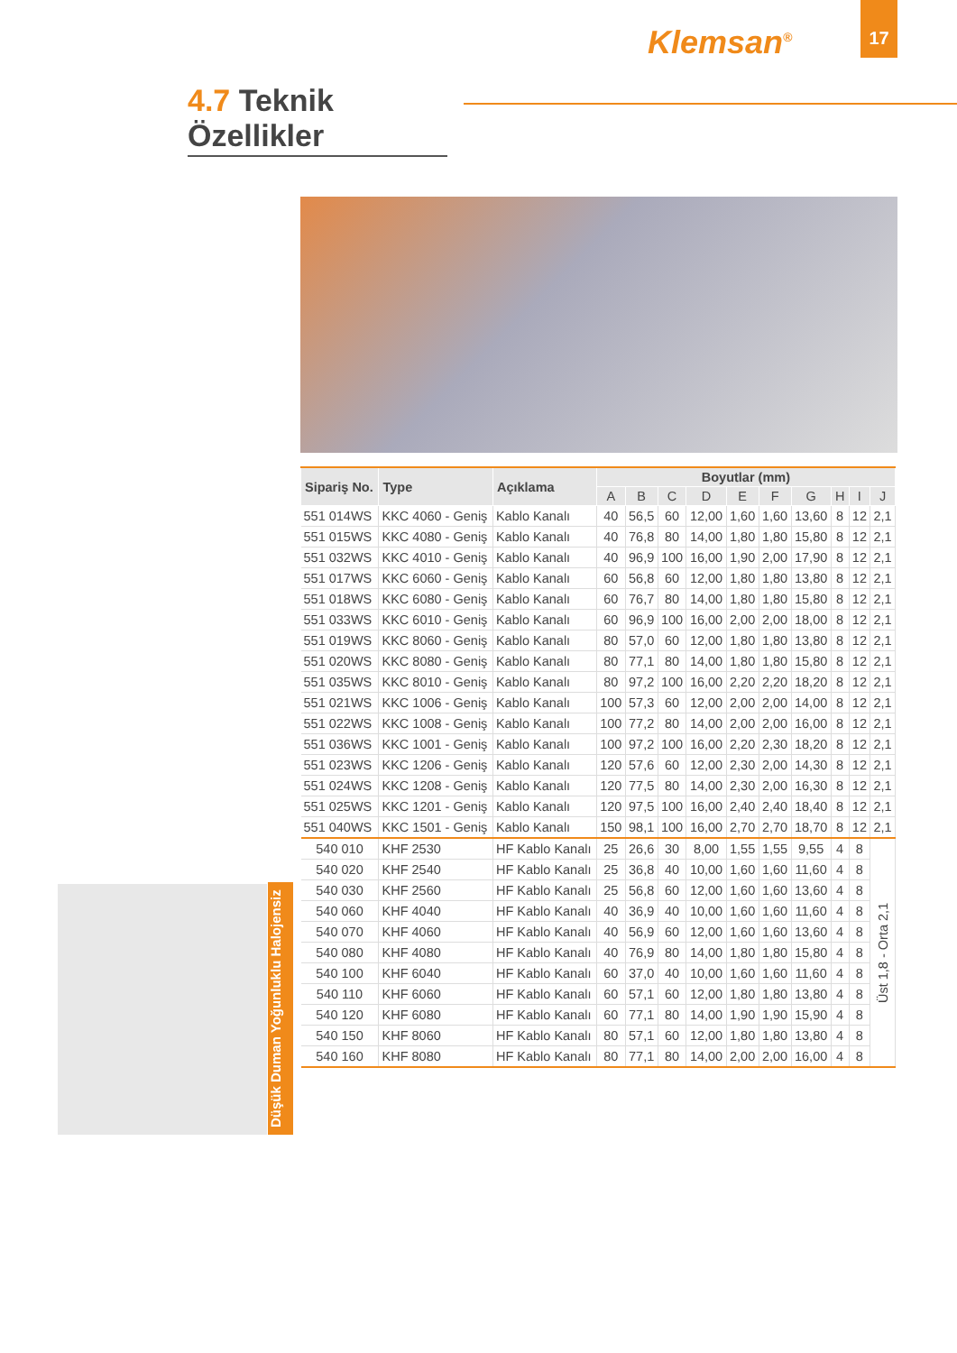Klemsan<sup>®</sup>
17
4.7 Teknik Özellikler
| Sipariş No. | Type | Açıklama | Boyutlar (mm) | | | | | | | | | |
| --- | --- | --- | --- | --- | --- | --- | --- | --- | --- | --- | --- | --- |
| | | | A | B | C | D | E | F | G | H | I | J |
| 551 014WS | KKC 4060 - Geniş | Kablo Kanalı | 40 | 56,5 | 60 | 12,00 | 1,60 | 1,60 | 13,60 | 8 | 12 | 2,1 |
| 551 015WS | KKC 4080 - Geniş | Kablo Kanalı | 40 | 76,8 | 80 | 14,00 | 1,80 | 1,80 | 15,80 | 8 | 12 | 2,1 |
| 551 032WS | KKC 4010 - Geniş | Kablo Kanalı | 40 | 96,9 | 100 | 16,00 | 1,90 | 2,00 | 17,90 | 8 | 12 | 2,1 |
| 551 017WS | KKC 6060 - Geniş | Kablo Kanalı | 60 | 56,8 | 60 | 12,00 | 1,80 | 1,80 | 13,80 | 8 | 12 | 2,1 |
| 551 018WS | KKC 6080 - Geniş | Kablo Kanalı | 60 | 76,7 | 80 | 14,00 | 1,80 | 1,80 | 15,80 | 8 | 12 | 2,1 |
| 551 033WS | KKC 6010 - Geniş | Kablo Kanalı | 60 | 96,9 | 100 | 16,00 | 2,00 | 2,00 | 18,00 | 8 | 12 | 2,1 |
| 551 019WS | KKC 8060 - Geniş | Kablo Kanalı | 80 | 57,0 | 60 | 12,00 | 1,80 | 1,80 | 13,80 | 8 | 12 | 2,1 |
| 551 020WS | KKC 8080 - Geniş | Kablo Kanalı | 80 | 77,1 | 80 | 14,00 | 1,80 | 1,80 | 15,80 | 8 | 12 | 2,1 |
| 551 035WS | KKC 8010 - Geniş | Kablo Kanalı | 80 | 97,2 | 100 | 16,00 | 2,20 | 2,20 | 18,20 | 8 | 12 | 2,1 |
| 551 021WS | KKC 1006 - Geniş | Kablo Kanalı | 100 | 57,3 | 60 | 12,00 | 2,00 | 2,00 | 14,00 | 8 | 12 | 2,1 |
| 551 022WS | KKC 1008 - Geniş | Kablo Kanalı | 100 | 77,2 | 80 | 14,00 | 2,00 | 2,00 | 16,00 | 8 | 12 | 2,1 |
| 551 036WS | KKC 1001 - Geniş | Kablo Kanalı | 100 | 97,2 | 100 | 16,00 | 2,20 | 2,30 | 18,20 | 8 | 12 | 2,1 |
| 551 023WS | KKC 1206 - Geniş | Kablo Kanalı | 120 | 57,6 | 60 | 12,00 | 2,30 | 2,00 | 14,30 | 8 | 12 | 2,1 |
| 551 024WS | KKC 1208 - Geniş | Kablo Kanalı | 120 | 77,5 | 80 | 14,00 | 2,30 | 2,00 | 16,30 | 8 | 12 | 2,1 |
| 551 025WS | KKC 1201 - Geniş | Kablo Kanalı | 120 | 97,5 | 100 | 16,00 | 2,40 | 2,40 | 18,40 | 8 | 12 | 2,1 |
| 551 040WS | KKC 1501 - Geniş | Kablo Kanalı | 150 | 98,1 | 100 | 16,00 | 2,70 | 2,70 | 18,70 | 8 | 12 | 2,1 |
| 540 010 | KHF 2530 | HF Kablo Kanalı | 25 | 26,6 | 30 | 8,00 | 1,55 | 1,55 | 9,55 | 4 | 8 | Üst 1,8 - Orta 2,1 |
| 540 020 | KHF 2540 | HF Kablo Kanalı | 25 | 36,8 | 40 | 10,00 | 1,60 | 1,60 | 11,60 | 4 | 8 | |
| 540 030 | KHF 2560 | HF Kablo Kanalı | 25 | 56,8 | 60 | 12,00 | 1,60 | 1,60 | 13,60 | 4 | 8 | |
| 540 060 | KHF 4040 | HF Kablo Kanalı | 40 | 36,9 | 40 | 10,00 | 1,60 | 1,60 | 11,60 | 4 | 8 | |
| 540 070 | KHF 4060 | HF Kablo Kanalı | 40 | 56,9 | 60 | 12,00 | 1,60 | 1,60 | 13,60 | 4 | 8 | |
| 540 080 | KHF 4080 | HF Kablo Kanalı | 40 | 76,9 | 80 | 14,00 | 1,80 | 1,80 | 15,80 | 4 | 8 | |
| 540 100 | KHF 6040 | HF Kablo Kanalı | 60 | 37,0 | 40 | 10,00 | 1,60 | 1,60 | 11,60 | 4 | 8 | |
| 540 110 | KHF 6060 | HF Kablo Kanalı | 60 | 57,1 | 60 | 12,00 | 1,80 | 1,80 | 13,80 | 4 | 8 | |
| 540 120 | KHF 6080 | HF Kablo Kanalı | 60 | 77,1 | 80 | 14,00 | 1,90 | 1,90 | 15,90 | 4 | 8 | |
| 540 150 | KHF 8060 | HF Kablo Kanalı | 80 | 57,1 | 60 | 12,00 | 1,80 | 1,80 | 13,80 | 4 | 8 | |
| 540 160 | KHF 8080 | HF Kablo Kanalı | 80 | 77,1 | 80 | 14,00 | 2,00 | 2,00 | 16,00 | 4 | 8 | |
Düşük Duman Yoğunluklu Halojensiz